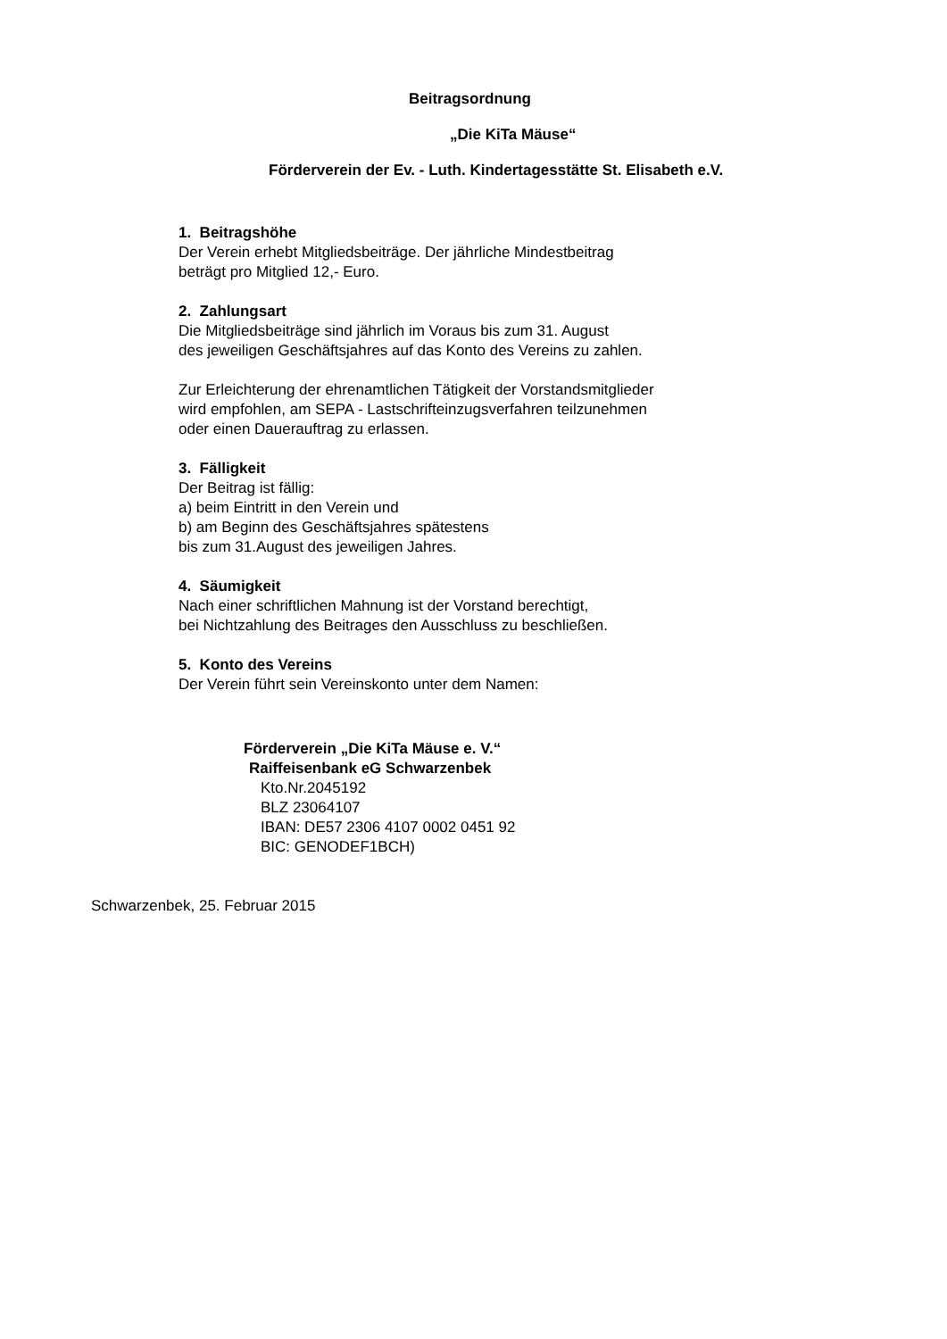Beitragsordnung
„Die KiTa Mäuse“
Förderverein der Ev. - Luth. Kindertagesstätte St. Elisabeth e.V.
1. Beitragshöhe
Der Verein erhebt Mitgliedsbeiträge. Der jährliche Mindestbeitrag
beträgt pro Mitglied 12,- Euro.
2. Zahlungsart
Die Mitgliedsbeiträge sind jährlich im Voraus bis zum 31. August
des jeweiligen Geschäftsjahres auf das Konto des Vereins zu zahlen.
Zur Erleichterung der ehrenamtlichen Tätigkeit der Vorstandsmitglieder
wird empfohlen, am SEPA - Lastschrifteinzugsverfahren teilzunehmen
oder einen Dauerauftrag zu erlassen.
3. Fälligkeit
Der Beitrag ist fällig:
a) beim Eintritt in den Verein und
b) am Beginn des Geschäftsjahres spätestens
bis zum 31.August des jeweiligen Jahres.
4. Säumigkeit
Nach einer schriftlichen Mahnung ist der Vorstand berechtigt,
bei Nichtzahlung des Beitrages den Ausschluss zu beschließen.
5. Konto des Vereins
Der Verein führt sein Vereinskonto unter dem Namen:
Förderverein „Die KiTa Mäuse e. V.“
Raiffeisenbank eG Schwarzenbek
Kto.Nr.2045192
BLZ 23064107
IBAN: DE57 2306 4107 0002 0451 92
BIC: GENODEF1BCH)
Schwarzenbek, 25. Februar 2015